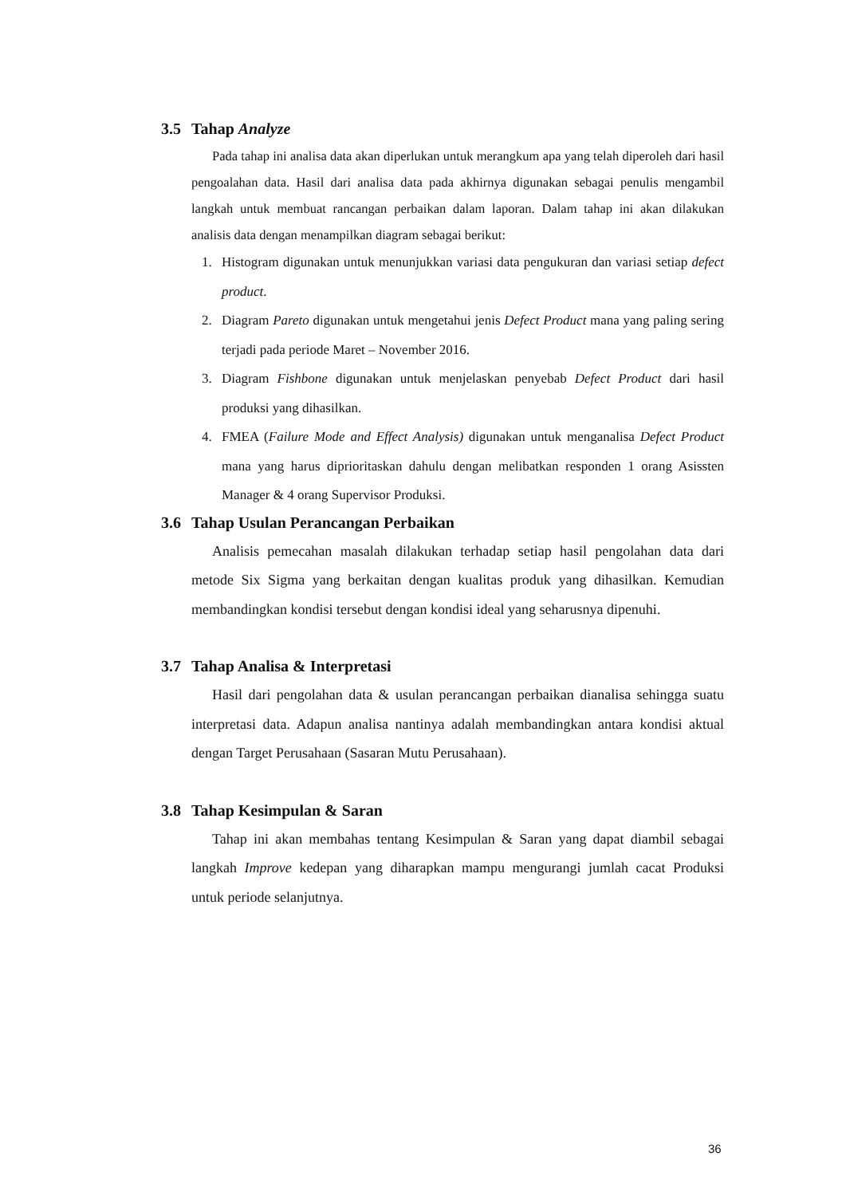3.5 Tahap Analyze
Pada tahap ini analisa data akan diperlukan untuk merangkum apa yang telah diperoleh dari hasil pengoalahan data. Hasil dari analisa data pada akhirnya digunakan sebagai penulis mengambil langkah untuk membuat rancangan perbaikan dalam laporan. Dalam tahap ini akan dilakukan analisis data dengan menampilkan diagram sebagai berikut:
1. Histogram digunakan untuk menunjukkan variasi data pengukuran dan variasi setiap defect product.
2. Diagram Pareto digunakan untuk mengetahui jenis Defect Product mana yang paling sering terjadi pada periode Maret – November 2016.
3. Diagram Fishbone digunakan untuk menjelaskan penyebab Defect Product dari hasil produksi yang dihasilkan.
4. FMEA (Failure Mode and Effect Analysis) digunakan untuk menganalisa Defect Product mana yang harus diprioritaskan dahulu dengan melibatkan responden 1 orang Asissten Manager & 4 orang Supervisor Produksi.
3.6 Tahap Usulan Perancangan Perbaikan
Analisis pemecahan masalah dilakukan terhadap setiap hasil pengolahan data dari metode Six Sigma yang berkaitan dengan kualitas produk yang dihasilkan. Kemudian membandingkan kondisi tersebut dengan kondisi ideal yang seharusnya dipenuhi.
3.7 Tahap Analisa & Interpretasi
Hasil dari pengolahan data & usulan perancangan perbaikan dianalisa sehingga suatu interpretasi data. Adapun analisa nantinya adalah membandingkan antara kondisi aktual dengan Target Perusahaan (Sasaran Mutu Perusahaan).
3.8 Tahap Kesimpulan & Saran
Tahap ini akan membahas tentang Kesimpulan & Saran yang dapat diambil sebagai langkah Improve kedepan yang diharapkan mampu mengurangi jumlah cacat Produksi untuk periode selanjutnya.
36